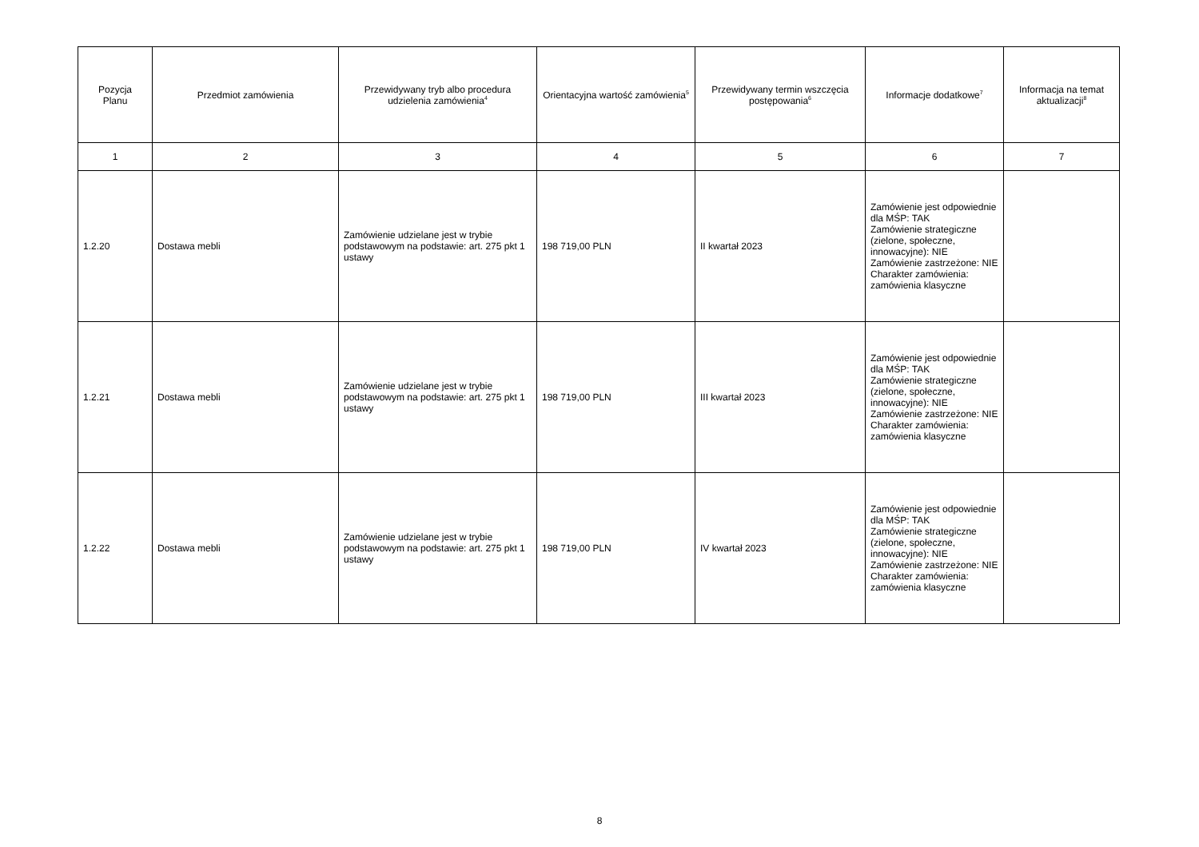| Pozycja Planu | Przedmiot zamówienia | Przewidywany tryb albo procedura udzielenia zamówienia<sup>4</sup> | Orientacyjna wartość zamówienia<sup>5</sup> | Przewidywany termin wszczęcia postępowania<sup>6</sup> | Informacje dodatkowe<sup>7</sup> | Informacja na temat aktualizacji<sup>8</sup> |
| --- | --- | --- | --- | --- | --- | --- |
| 1 | 2 | 3 | 4 | 5 | 6 | 7 |
| 1.2.20 | Dostawa mebli | Zamówienie udzielane jest w trybie podstawowym na podstawie: art. 275 pkt 1 ustawy | 198 719,00 PLN | II kwartał 2023 | Zamówienie jest odpowiednie dla MŚP: TAK Zamówienie strategiczne (zielone, społeczne, innowacyjne): NIE Zamówienie zastrzeżone: NIE Charakter zamówienia: zamówienia klasyczne | |
| 1.2.21 | Dostawa mebli | Zamówienie udzielane jest w trybie podstawowym na podstawie: art. 275 pkt 1 ustawy | 198 719,00 PLN | III kwartał 2023 | Zamówienie jest odpowiednie dla MŚP: TAK Zamówienie strategiczne (zielone, społeczne, innowacyjne): NIE Zamówienie zastrzeżone: NIE Charakter zamówienia: zamówienia klasyczne | |
| 1.2.22 | Dostawa mebli | Zamówienie udzielane jest w trybie podstawowym na podstawie: art. 275 pkt 1 ustawy | 198 719,00 PLN | IV kwartał 2023 | Zamówienie jest odpowiednie dla MŚP: TAK Zamówienie strategiczne (zielone, społeczne, innowacyjne): NIE Zamówienie zastrzeżone: NIE Charakter zamówienia: zamówienia klasyczne | |
8